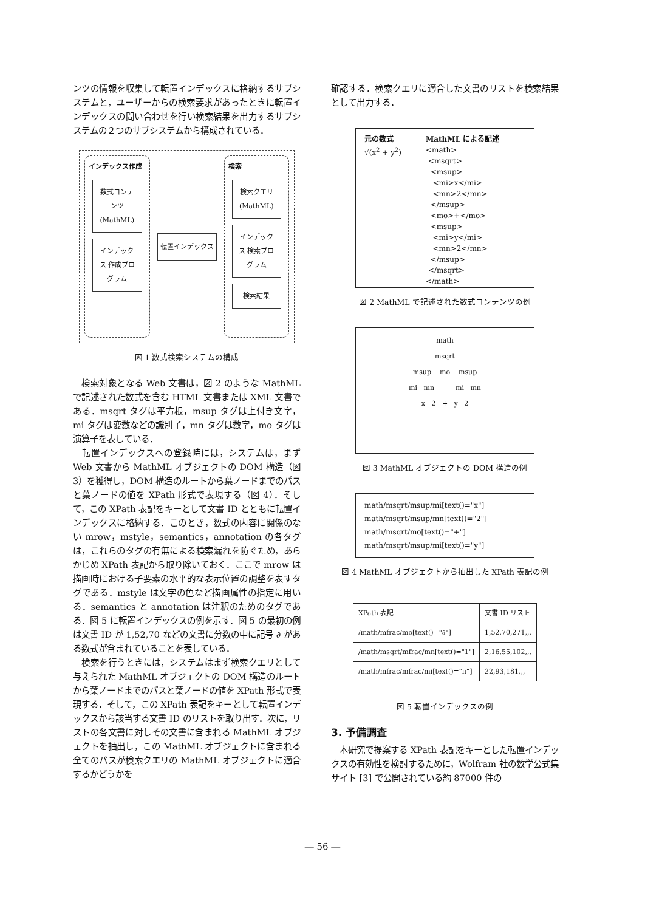ンツの情報を収集して転置インデックスに格納するサブシステムと，ユーザーからの検索要求があったときに転置インデックスの問い合わせを行い検索結果を出力するサブシステムの２つのサブシステムから構成されている．
インデックス作成
数式コンテンツ (MathML)
インデックス 作成プログラム
転置インデックス
検索
検索クエリ (MathML)
インデックス 検索プログラム
検索結果
図 1 数式検索システムの構成
　検索対象となる Web 文書は，図 2 のような MathML で記述された数式を含む HTML 文書または XML 文書である．msqrt タグは平方根，msup タグは上付き文字，mi タグは変数などの識別子，mn タグは数字，mo タグは演算子を表している．
　転置インデックスへの登録時には，システムは，まず Web 文書から MathML オブジェクトの DOM 構造（図 3）を獲得し，DOM 構造のルートから葉ノードまでのパスと葉ノードの値を XPath 形式で表現する（図 4）．そして，この XPath 表記をキーとして文書 ID とともに転置インデックスに格納する．このとき，数式の内容に関係のない mrow，mstyle，semantics，annotation の各タグは，これらのタグの有無による検索漏れを防ぐため，あらかじめ XPath 表記から取り除いておく．ここで mrow は描画時における子要素の水平的な表示位置の調整を表すタグである．mstyle は文字の色など描画属性の指定に用いる．semantics と annotation は注釈のためのタグである．図 5 に転置インデックスの例を示す．図 5 の最初の例は文書 ID が 1,52,70 などの文書に分数の中に記号 ∂ がある数式が含まれていることを表している．
　検索を行うときには，システムはまず検索クエリとして与えられた MathML オブジェクトの DOM 構造のルートから葉ノードまでのパスと葉ノードの値を XPath 形式で表現する．そして，この XPath 表記をキーとして転置インデックスから該当する文書 ID のリストを取り出す．次に，リストの各文書に対しその文書に含まれる MathML オブジェクトを抽出し，この MathML オブジェクトに含まれる全てのパスが検索クエリの MathML オブジェクトに適合するかどうかを
確認する．検索クエリに適合した文書のリストを検索結果として出力する．
元の数式
√(x<sup>2</sup> + y<sup>2</sup>)
MathML による記述
<math>
<msqrt>
<msup>
<mi>x</mi>
<mn>2</mn>
</msup>
<mo>+</mo>
<msup>
<mi>y</mi>
<mn>2</mn>
</msup>
</msqrt>
</math>
図 2 MathML で記述された数式コンテンツの例
math
msqrt
msup mo msup
mi mn mi mn
x 2 + y 2
図 3 MathML オブジェクトの DOM 構造の例
math/msqrt/msup/mi[text()="x"]
math/msqrt/msup/mn[text()="2"]
math/msqrt/mo[text()="+"]
math/msqrt/msup/mi[text()="y"]
図 4 MathML オブジェクトから抽出した XPath 表記の例
| XPath 表記 | 文書 ID リスト |
| --- | --- |
| /math/mfrac/mo[text()="∂"] | 1,52,70,271,,, |
| /math/msqrt/mfrac/mn[text()="1"] | 2,16,55,102,,, |
| /math/mfrac/mfrac/mi[text()="π"] | 22,93,181,,, |
図 5 転置インデックスの例
3. 予備調査
　本研究で提案する XPath 表記をキーとした転置インデックスの有効性を検討するために，Wolfram 社の数学公式集サイト [3] で公開されている約 87000 件の
― 56 ―